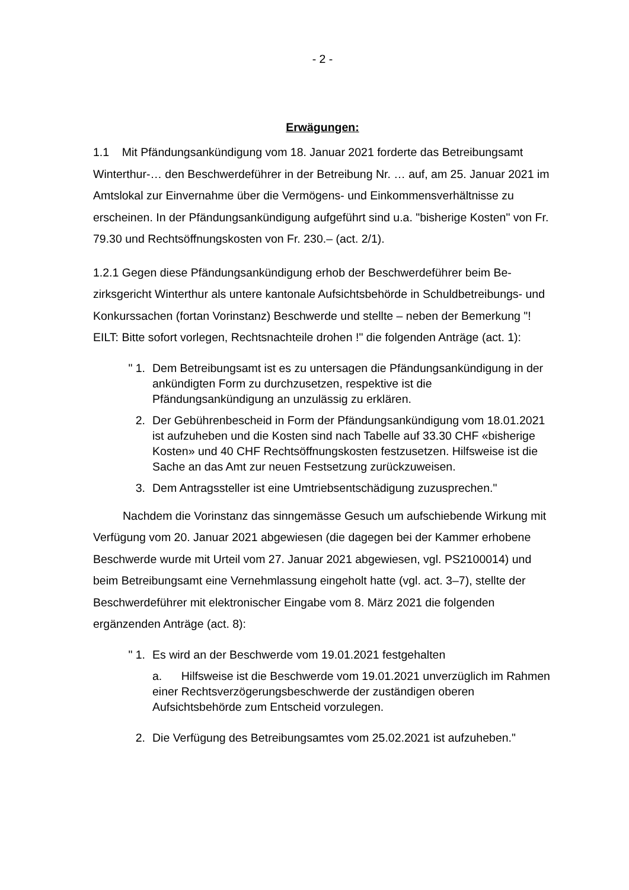- 2 -
Erwägungen:
1.1 Mit Pfändungsankündigung vom 18. Januar 2021 forderte das Betreibungs­amt Winterthur-… den Beschwerdeführer in der Betreibung Nr. … auf, am 25. Januar 2021 im Amtslokal zur Einvernahme über die Vermögens- und Ein­kommensverhältnisse zu erscheinen. In der Pfändungsankündigung aufgeführt sind u.a. "bisherige Kosten" von Fr. 79.30 und Rechtsöffnungskosten von Fr. 230.– (act. 2/1).
1.2.1 Gegen diese Pfändungsankündigung erhob der Beschwerdeführer beim Be­zirksgericht Winterthur als untere kantonale Aufsichtsbehörde in Schuldbetrei­bungs- und Konkurssachen (fortan Vorinstanz) Beschwerde und stellte – neben der Bemerkung "! EILT: Bitte sofort vorlegen, Rechtsnachteile drohen !" die fol­genden Anträge (act. 1):
" 1. Dem Betreibungsamt ist es zu untersagen die Pfändungsankün­digung in der ankündigten Form zu durchzusetzen, respektive ist die Pfändungsankündigung an unzulässig zu erklären.
2. Der Gebührenbescheid in Form der Pfändungsankündigung vom 18.01.2021 ist aufzuheben und die Kosten sind nach Tabelle auf 33.30 CHF «bisherige Kosten» und 40 CHF Rechtsöffnungskos­ten festzusetzen. Hilfsweise ist die Sache an das Amt zur neuen Festsetzung zurückzuweisen.
3. Dem Antragssteller ist eine Umtriebsentschädigung zuzuspre­chen."
Nachdem die Vorinstanz das sinngemässe Gesuch um aufschiebende Wir­kung mit Verfügung vom 20. Januar 2021 abgewiesen (die dagegen bei der Kammer erhobene Beschwerde wurde mit Urteil vom 27. Januar 2021 abgewie­sen, vgl. PS2100014) und beim Betreibungsamt eine Vernehmlassung eingeholt hatte (vgl. act. 3–7), stellte der Beschwerdeführer mit elektronischer Eingabe vom 8. März 2021 die folgenden ergänzenden Anträge (act. 8):
" 1. Es wird an der Beschwerde vom 19.01.2021 festgehalten
a. Hilfsweise ist die Beschwerde vom 19.01.2021 unverzüglich im Rahmen einer Rechtsverzögerungsbeschwerde der zuständi­gen oberen Aufsichtsbehörde zum Entscheid vorzulegen.
2. Die Verfügung des Betreibungsamtes vom 25.02.2021 ist aufzuheben."